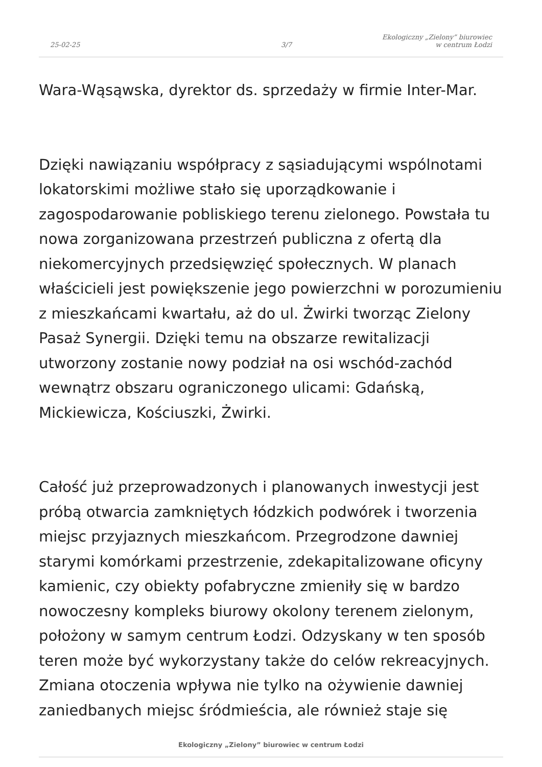25-02-25
3/7
Ekologiczny „Zielony” biurowiec w centrum Łodzi
Wara-Wąsąwska, dyrektor ds. sprzedaży w firmie Inter-Mar.
Dzięki nawiązaniu współpracy z sąsiadującymi wspólnotami lokatorskimi możliwe stało się uporządkowanie i zagospodarowanie pobliskiego terenu zielonego. Powstała tu nowa zorganizowana przestrzeń publiczna z ofertą dla niekomercyjnych przedsięwzięć społecznych. W planach właścicieli jest powiększenie jego powierzchni w porozumieniu z mieszkańcami kwartału, aż do ul. Żwirki tworząc Zielony Pasaż Synergii. Dzięki temu na obszarze rewitalizacji utworzony zostanie nowy podział na osi wschód-zachód wewnątrz obszaru ograniczonego ulicami: Gdańską, Mickiewicza, Kościuszki, Żwirki.
Całość już przeprowadzonych i planowanych inwestycji jest próbą otwarcia zamkniętych łódzkich podwórek i tworzenia miejsc przyjaznych mieszkańcom. Przegrodzone dawniej starymi komórkami przestrzenie, zdekapitalizowane oficyny kamienic, czy obiekty pofabryczne zmieniły się w bardzo nowoczesny kompleks biurowy okolony terenem zielonym, położony w samym centrum Łodzi. Odzyskany w ten sposób teren może być wykorzystany także do celów rekreacyjnych. Zmiana otoczenia wpływa nie tylko na ożywienie dawniej zaniedbanych miejsc śródmieścia, ale również staje się
Ekologiczny „Zielony” biurowiec w centrum Łodzi